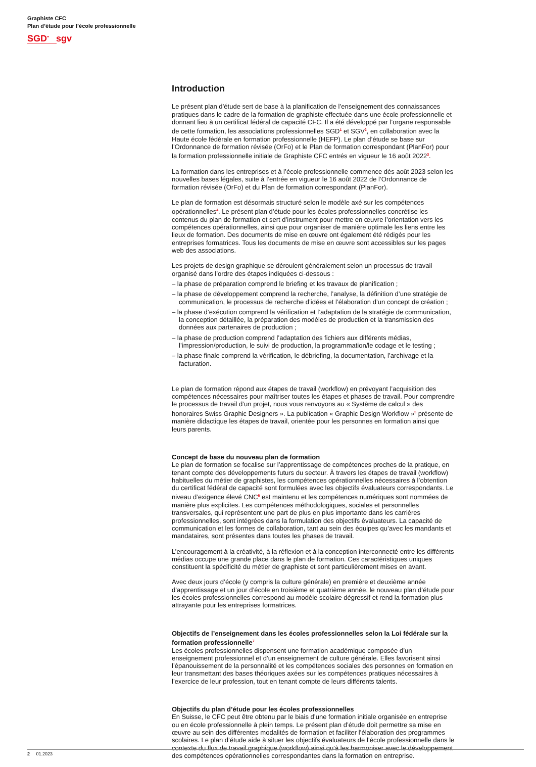Graphiste CFC
Plan d’étude pour l’école professionnelle
SGD<sup>+</sup> sgv
Introduction
Le présent plan d’étude sert de base à la planification de l’enseignement des connaissances pratiques dans le cadre de la formation de graphiste effectuée dans une école professionnelle et donnant lieu à un certificat fédéral de capacité CFC. Il a été développé par l’organe responsable de cette formation, les associations professionnelles SGD<sup>1</sup> et SGV<sup>2</sup>, en collaboration avec la Haute école fédérale en formation professionnelle (HEFP). Le plan d’étude se base sur l’Ordonnance de formation révisée (OrFo) et le Plan de formation correspondant (PlanFor) pour la formation professionnelle initiale de Graphiste CFC entrés en vigueur le 16 août 2022<sup>3</sup>.
La formation dans les entreprises et à l’école professionnelle commence dès août 2023 selon les nouvelles bases légales, suite à l’entrée en vigueur le 16 août 2022 de l’Ordonnance de formation révisée (OrFo) et du Plan de formation correspondant (PlanFor).
Le plan de formation est désormais structuré selon le modèle axé sur les compétences opérationnelles<sup>4</sup>. Le présent plan d’étude pour les écoles professionnelles concrétise les contenus du plan de formation et sert d’instrument pour mettre en œuvre l’orientation vers les compétences opérationnelles, ainsi que pour organiser de manière optimale les liens entre les lieux de formation. Des documents de mise en œuvre ont également été rédigés pour les entreprises formatrices. Tous les documents de mise en œuvre sont accessibles sur les pages web des associations.
Les projets de design graphique se déroulent généralement selon un processus de travail organisé dans l’ordre des étapes indiquées ci-dessous :
– la phase de préparation comprend le briefing et les travaux de planification ;
– la phase de développement comprend la recherche, l’analyse, la définition d’une stratégie de communication, le processus de recherche d’idées et l’élaboration d’un concept de création ;
– la phase d’exécution comprend la vérification et l’adaptation de la stratégie de communication, la conception détaillée, la préparation des modèles de production et la transmission des données aux partenaires de production ;
– la phase de production comprend l’adaptation des fichiers aux différents médias, l’impression/production, le suivi de production, la programmation/le codage et le testing ;
– la phase finale comprend la vérification, le débriefing, la documentation, l’archivage et la facturation.
Le plan de formation répond aux étapes de travail (workflow) en prévoyant l’acquisition des compétences nécessaires pour maîtriser toutes les étapes et phases de travail. Pour comprendre le processus de travail d’un projet, nous vous renvoyons au « Système de calcul » des honoraires Swiss Graphic Designers ». La publication « Graphic Design Workflow »<sup>5</sup> présente de manière didactique les étapes de travail, orientée pour les personnes en formation ainsi que leurs parents.
Concept de base du nouveau plan de formation
Le plan de formation se focalise sur l’apprentissage de compétences proches de la pratique, en tenant compte des développements futurs du secteur. À travers les étapes de travail (workflow) habituelles du métier de graphistes, les compétences opérationnelles nécessaires à l’obtention du certificat fédéral de capacité sont formulées avec les objectifs évaluateurs correspondants. Le niveau d’exigence élevé CNC<sup>6</sup> est maintenu et les compétences numériques sont nommées de manière plus explicites. Les compétences méthodologiques, sociales et personnelles transversales, qui représentent une part de plus en plus importante dans les carrières professionnelles, sont intégrées dans la formulation des objectifs évaluateurs. La capacité de communication et les formes de collaboration, tant au sein des équipes qu’avec les mandants et mandataires, sont présentes dans toutes les phases de travail.
L’encouragement à la créativité, à la réflexion et à la conception interconnecté entre les différents médias occupe une grande place dans le plan de formation. Ces caractéristiques uniques constituent la spécificité du métier de graphiste et sont particulièrement mises en avant.
Avec deux jours d’école (y compris la culture générale) en première et deuxième année d’apprentissage et un jour d’école en troisième et quatrième année, le nouveau plan d’étude pour les écoles professionnelles correspond au modèle scolaire dégressif et rend la formation plus attrayante pour les entreprises formatrices.
Objectifs de l’enseignement dans les écoles professionnelles selon la Loi fédérale sur la formation professionnelle<sup>7</sup>
Les écoles professionnelles dispensent une formation académique composée d’un enseignement professionnel et d’un enseignement de culture générale. Elles favorisent ainsi l’épanouissement de la personnalité et les compétences sociales des personnes en formation en leur transmettant des bases théoriques axées sur les compétences pratiques nécessaires à l’exercice de leur profession, tout en tenant compte de leurs différents talents.
Objectifs du plan d’étude pour les écoles professionnelles
En Suisse, le CFC peut être obtenu par le biais d’une formation initiale organisée en entreprise ou en école professionnelle à plein temps. Le présent plan d’étude doit permettre sa mise en œuvre au sein des différentes modalités de formation et faciliter l’élaboration des programmes scolaires. Le plan d’étude aide à situer les objectifs évaluateurs de l’école professionnelle dans le contexte du flux de travail graphique (workflow) ainsi qu’à les harmoniser avec le développement des compétences opérationnelles correspondantes dans la formation en entreprise.
2 01.2023